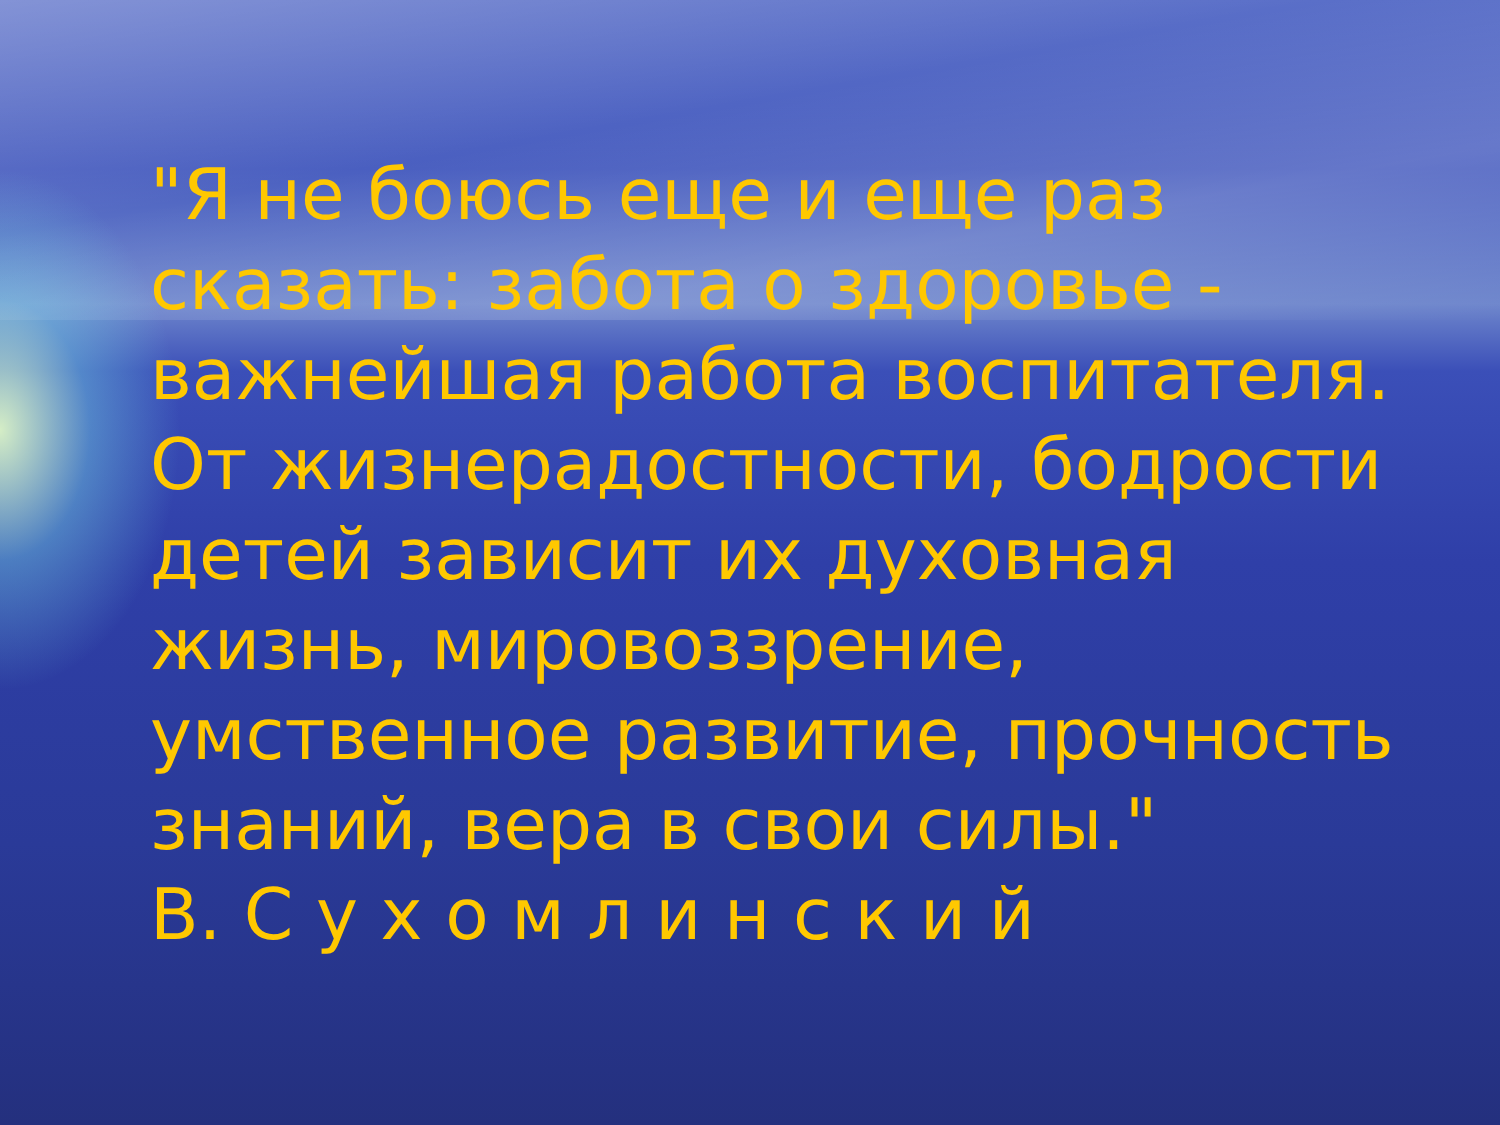"Я не боюсь еще и еще раз сказать: забота о здоровье - важнейшая работа воспитателя.
От жизнерадостности, бодрости детей зависит их духовная жизнь, мировоззрение, умственное развитие, прочность знаний, вера в свои силы."
В. С у х о м л и н с к и й